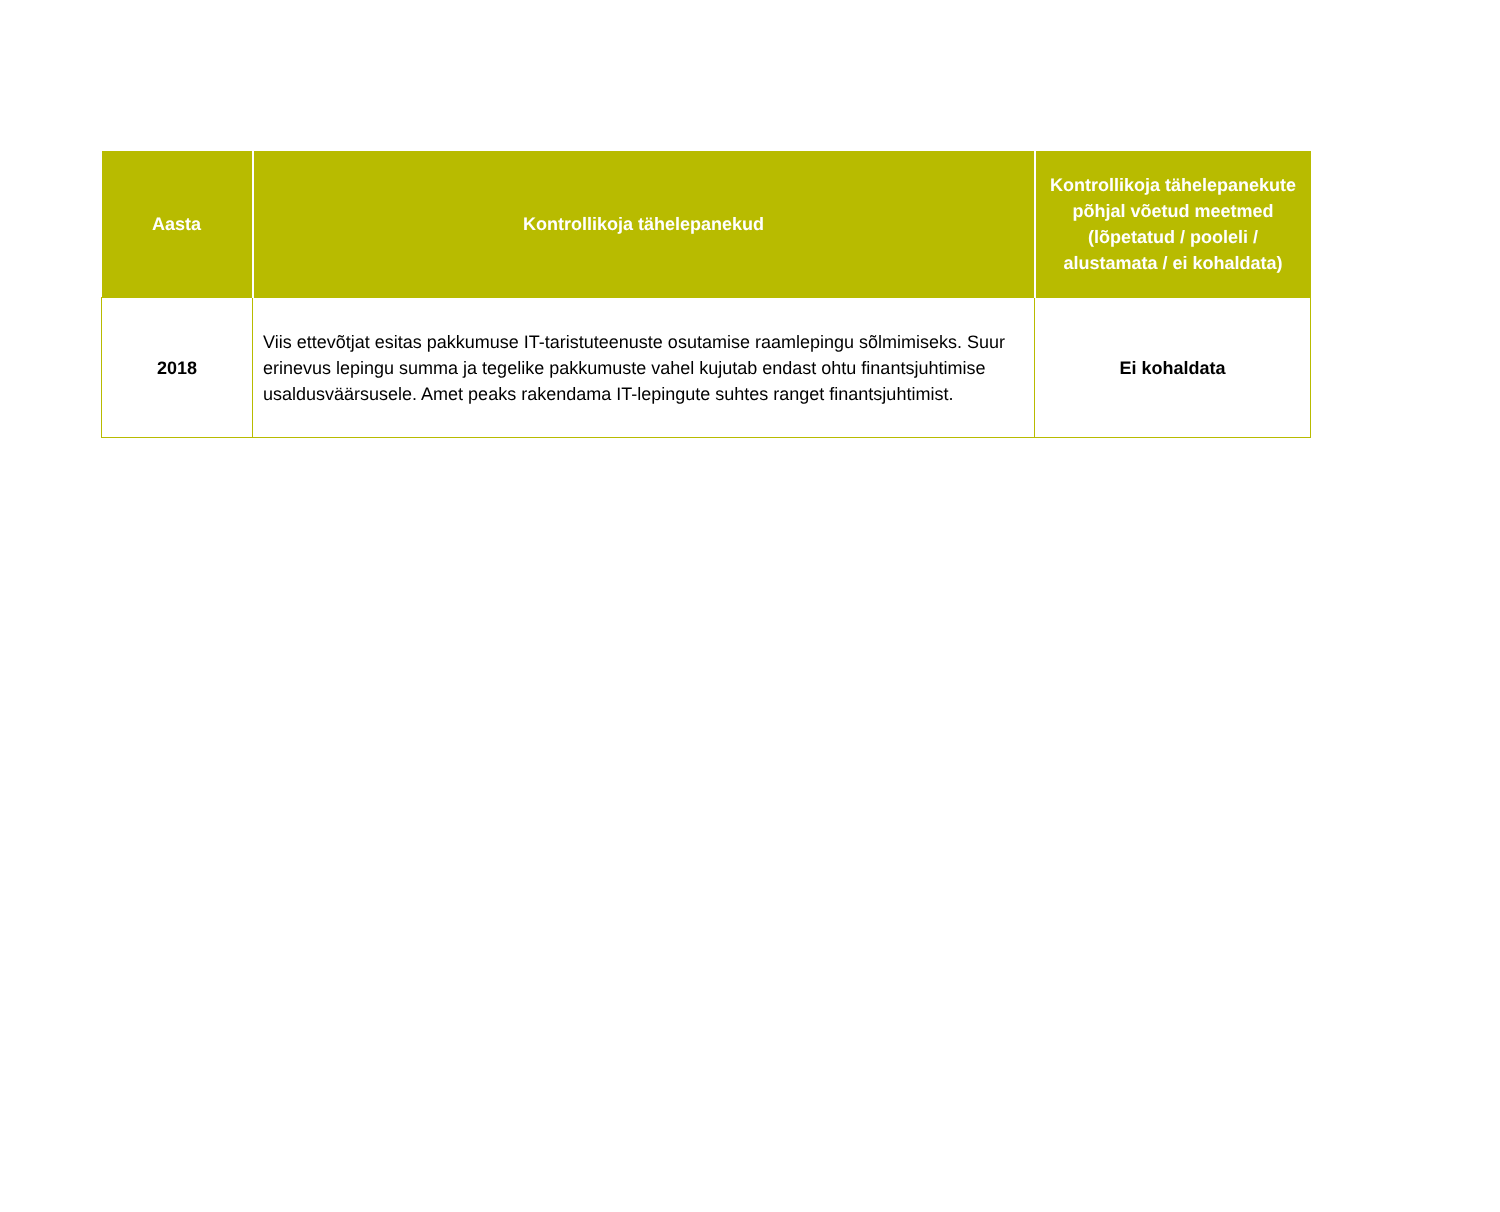| Aasta | Kontrollikoja tähelepanekud | Kontrollikoja tähelepanekute põhjal võetud meetmed (lõpetatud / pooleli / alustamata / ei kohaldata) |
| --- | --- | --- |
| 2018 | Viis ettevõtjat esitas pakkumuse IT-taristuteenuste osutamise raamlepingu sõlmimiseks. Suur erinevus lepingu summa ja tegelike pakkumuste vahel kujutab endast ohtu finantsjuhtimise usaldusväärsusele. Amet peaks rakendama IT-lepingute suhtes ranget finantsjuhtimist. | Ei kohaldata |